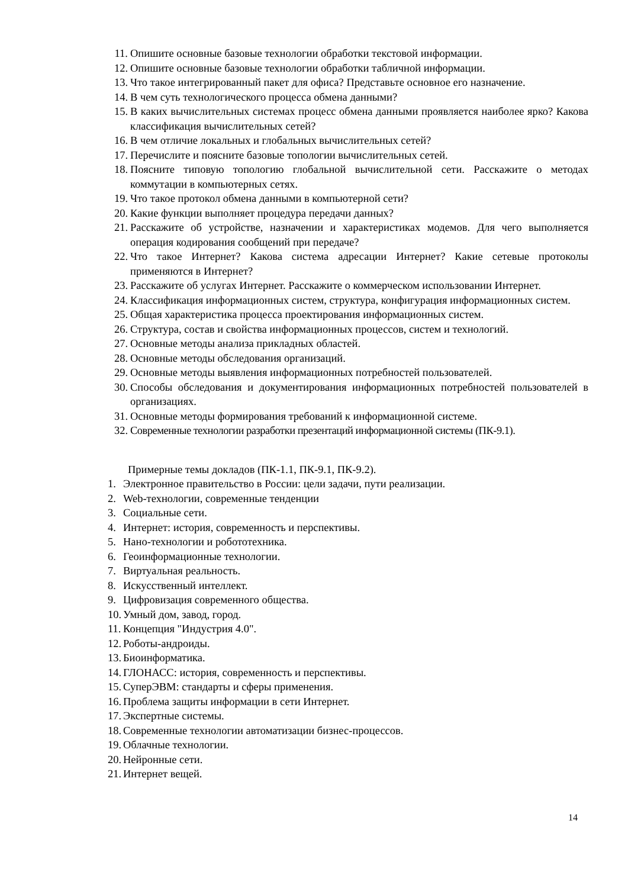11. Опишите основные базовые технологии обработки текстовой информации.
12. Опишите основные базовые технологии обработки табличной информации.
13. Что такое интегрированный пакет для офиса? Представьте основное его назначение.
14. В чем суть технологического процесса обмена данными?
15. В каких вычислительных системах процесс обмена данными проявляется наиболее ярко? Какова классификация вычислительных сетей?
16. В чем отличие локальных и глобальных вычислительных сетей?
17. Перечислите и поясните базовые топологии вычислительных сетей.
18. Поясните типовую топологию глобальной вычислительной сети. Расскажите о методах коммутации в компьютерных сетях.
19. Что такое протокол обмена данными в компьютерной сети?
20. Какие функции выполняет процедура передачи данных?
21. Расскажите об устройстве, назначении и характеристиках модемов. Для чего выполняется операция кодирования сообщений при передаче?
22. Что такое Интернет? Какова система адресации Интернет? Какие сетевые протоколы применяются в Интернет?
23. Расскажите об услугах Интернет. Расскажите о коммерческом использовании Интернет.
24. Классификация информационных систем, структура, конфигурация информационных систем.
25. Общая характеристика процесса проектирования информационных систем.
26. Структура, состав и свойства информационных процессов, систем и технологий.
27. Основные методы анализа прикладных областей.
28. Основные методы обследования организаций.
29. Основные методы выявления информационных потребностей пользователей.
30. Способы обследования и документирования информационных потребностей пользователей в организациях.
31. Основные методы формирования требований к информационной системе.
32. Современные технологии разработки презентаций информационной системы (ПК-9.1).
Примерные темы докладов (ПК-1.1, ПК-9.1, ПК-9.2).
1. Электронное правительство в России: цели задачи, пути реализации.
2. Web-технологии, современные тенденции
3. Социальные сети.
4. Интернет: история, современность и перспективы.
5. Нано-технологии и робототехника.
6. Геоинформационные технологии.
7. Виртуальная реальность.
8. Искусственный интеллект.
9. Цифровизация современного общества.
10. Умный дом, завод, город.
11. Концепция "Индустрия 4.0".
12. Роботы-андроиды.
13. Биоинформатика.
14. ГЛОНАСС: история, современность и перспективы.
15. СуперЭВМ: стандарты и сферы применения.
16. Проблема защиты информации в сети Интернет.
17. Экспертные системы.
18. Современные технологии автоматизации бизнес-процессов.
19. Облачные технологии.
20. Нейронные сети.
21. Интернет вещей.
14